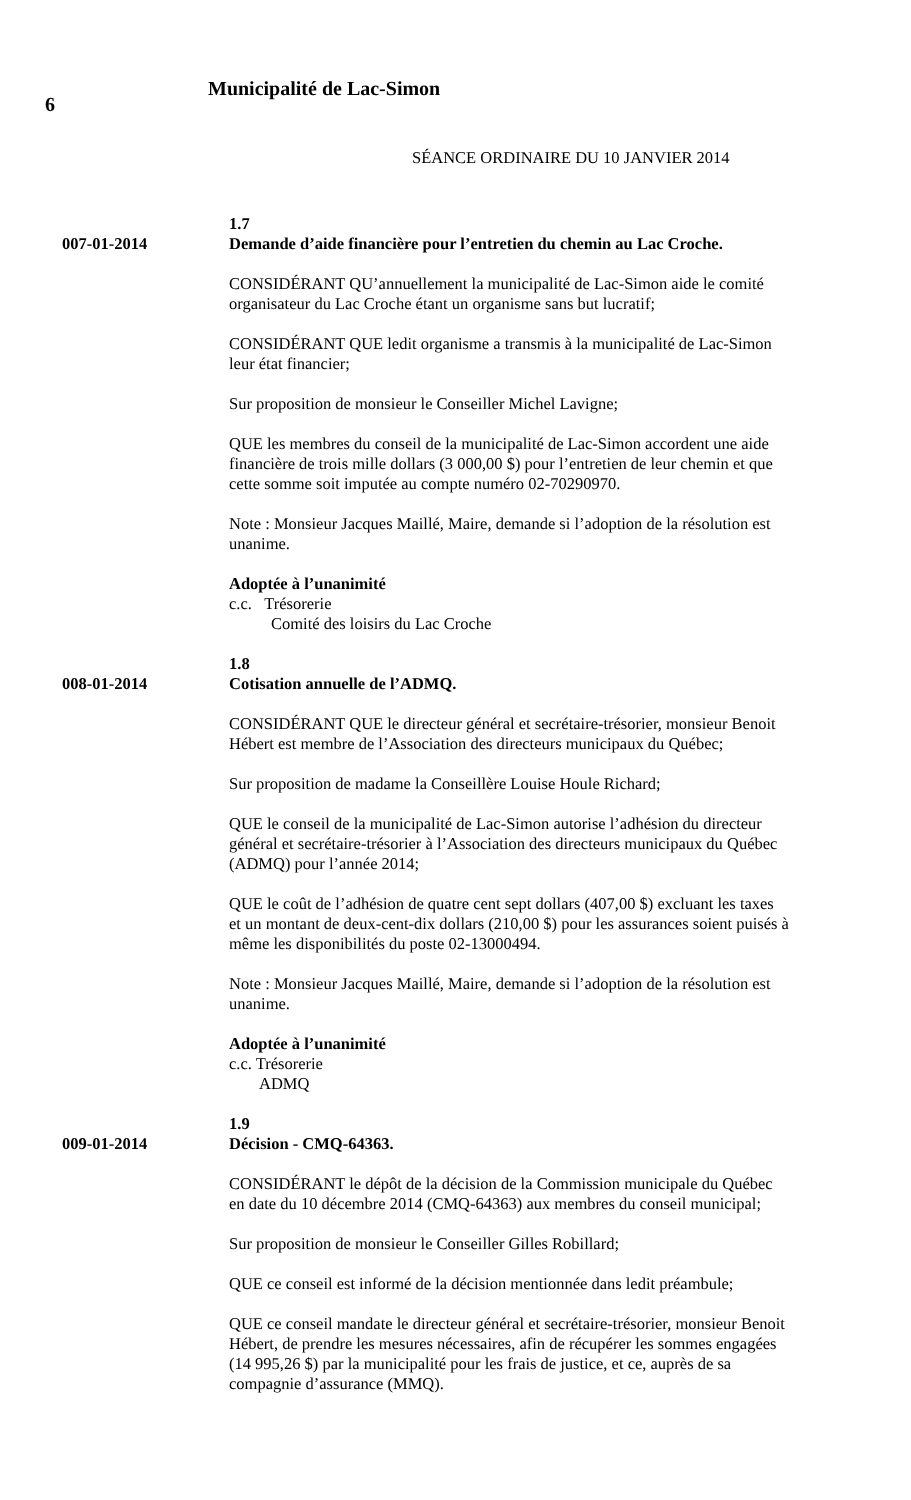6
Municipalité de Lac-Simon
SÉANCE ORDINAIRE DU 10 JANVIER 2014
007-01-2014
1.7
Demande d’aide financière pour l’entretien du chemin au Lac Croche.
CONSIDÉRANT QU’annuellement la municipalité de Lac-Simon aide le comité organisateur du Lac Croche étant un organisme sans but lucratif;
CONSIDÉRANT QUE ledit organisme a transmis à la municipalité de Lac-Simon leur état financier;
Sur proposition de monsieur le Conseiller Michel Lavigne;
QUE les membres du conseil de la municipalité de Lac-Simon accordent une aide financière de trois mille dollars (3 000,00 $) pour l’entretien de leur chemin et que cette somme soit imputée au compte numéro 02-70290970.
Note : Monsieur Jacques Maillé, Maire, demande si l’adoption de la résolution est unanime.
Adoptée à l’unanimité
c.c. Trésorerie
Comité des loisirs du Lac Croche
008-01-2014
1.8
Cotisation annuelle de l’ADMQ.
CONSIDÉRANT QUE le directeur général et secrétaire-trésorier, monsieur Benoit Hébert est membre de l’Association des directeurs municipaux du Québec;
Sur proposition de madame la Conseillère Louise Houle Richard;
QUE le conseil de la municipalité de Lac-Simon autorise l’adhésion du directeur général et secrétaire-trésorier à l’Association des directeurs municipaux du Québec (ADMQ) pour l’année 2014;
QUE le coût de l’adhésion de quatre cent sept dollars (407,00 $) excluant les taxes et un montant de deux-cent-dix dollars (210,00 $) pour les assurances soient puisés à même les disponibilités du poste 02-13000494.
Note : Monsieur Jacques Maillé, Maire, demande si l’adoption de la résolution est unanime.
Adoptée à l’unanimité
c.c. Trésorerie
ADMQ
009-01-2014
1.9
Décision - CMQ-64363.
CONSIDÉRANT le dépôt de la décision de la Commission municipale du Québec en date du 10 décembre 2014 (CMQ-64363) aux membres du conseil municipal;
Sur proposition de monsieur le Conseiller Gilles Robillard;
QUE ce conseil est informé de la décision mentionnée dans ledit préambule;
QUE ce conseil mandate le directeur général et secrétaire-trésorier, monsieur Benoit Hébert, de prendre les mesures nécessaires, afin de récupérer les sommes engagées (14 995,26 $) par la municipalité pour les frais de justice, et ce, auprès de sa compagnie d’assurance (MMQ).